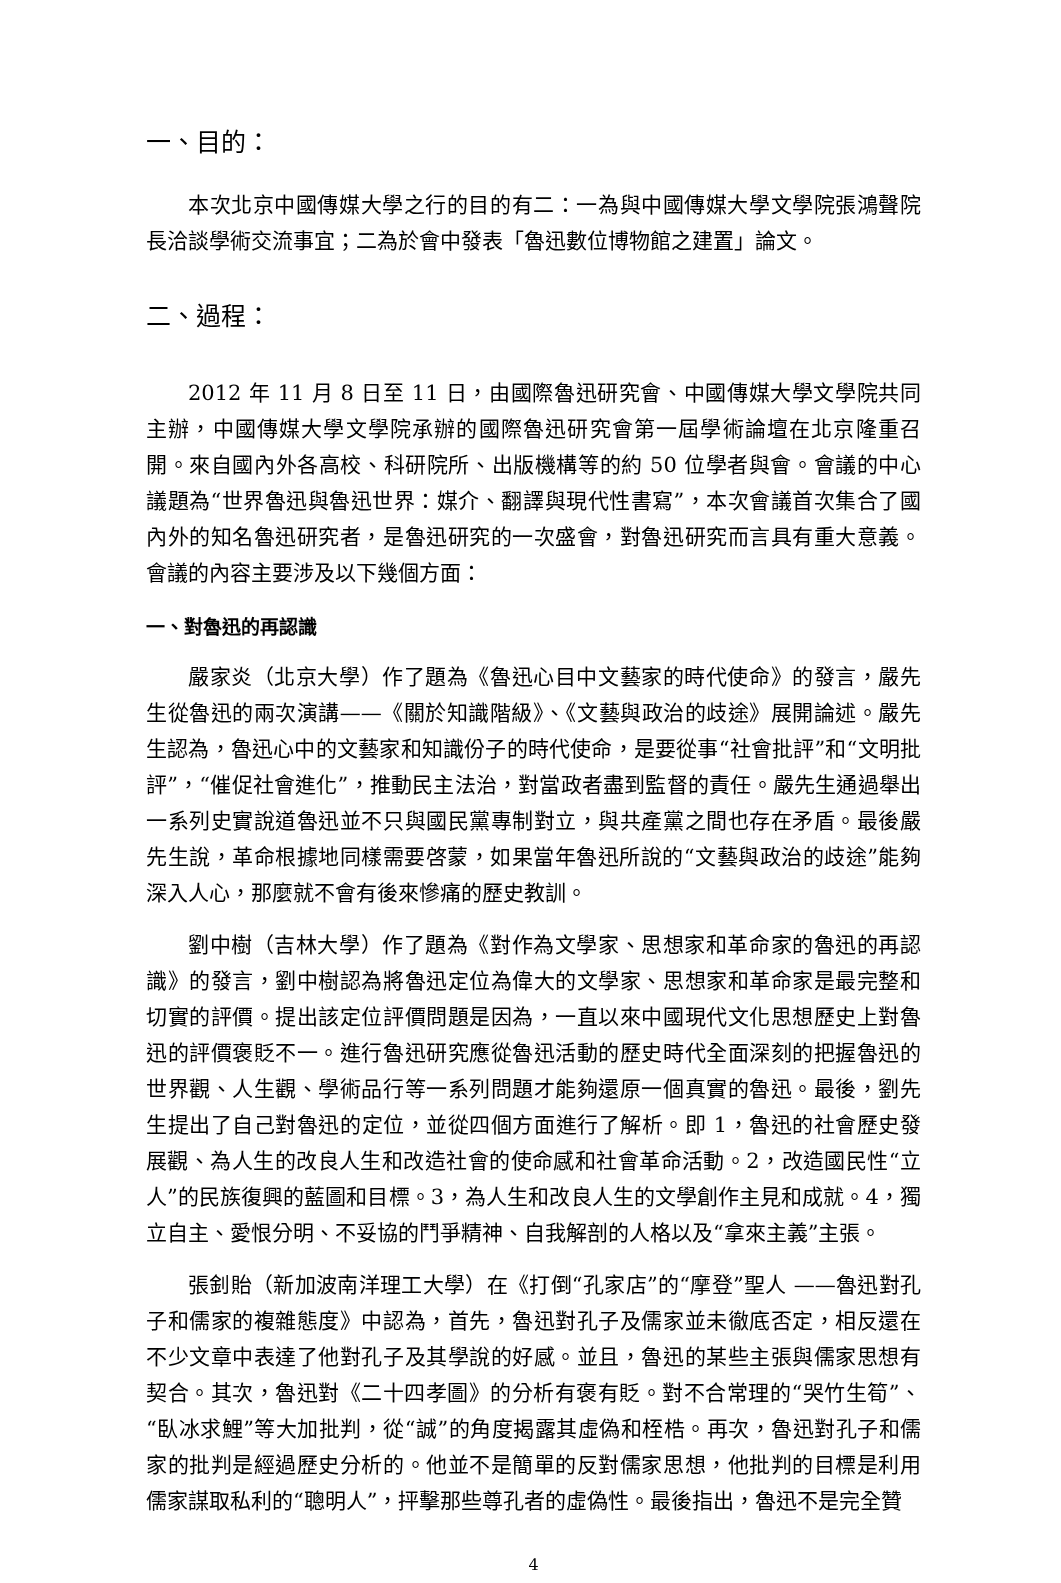一、目的：
本次北京中國傳媒大學之行的目的有二：一為與中國傳媒大學文學院張鴻聲院長洽談學術交流事宜；二為於會中發表「魯迅數位博物館之建置」論文。
二、過程：
2012 年 11 月 8 日至 11 日，由國際魯迅研究會、中國傳媒大學文學院共同主辦，中國傳媒大學文學院承辦的國際魯迅研究會第一屆學術論壇在北京隆重召開。來自國內外各高校、科研院所、出版機構等的約 50 位學者與會。會議的中心議題為“世界魯迅與魯迅世界：媒介、翻譯與現代性書寫”，本次會議首次集合了國內外的知名魯迅研究者，是魯迅研究的一次盛會，對魯迅研究而言具有重大意義。會議的內容主要涉及以下幾個方面：
一、對魯迅的再認識
嚴家炎（北京大學）作了題為《魯迅心目中文藝家的時代使命》的發言，嚴先生從魯迅的兩次演講——《關於知識階級》、《文藝與政治的歧途》展開論述。嚴先生認為，魯迅心中的文藝家和知識份子的時代使命，是要從事“社會批評”和“文明批評”，“催促社會進化”，推動民主法治，對當政者盡到監督的責任。嚴先生通過舉出一系列史實說道魯迅並不只與國民黨專制對立，與共產黨之間也存在矛盾。最後嚴先生說，革命根據地同樣需要啓蒙，如果當年魯迅所說的“文藝與政治的歧途”能夠深入人心，那麼就不會有後來慘痛的歷史教訓。
劉中樹（吉林大學）作了題為《對作為文學家、思想家和革命家的魯迅的再認識》的發言，劉中樹認為將魯迅定位為偉大的文學家、思想家和革命家是最完整和切實的評價。提出該定位評價問題是因為，一直以來中國現代文化思想歷史上對魯迅的評價褒貶不一。進行魯迅研究應從魯迅活動的歷史時代全面深刻的把握魯迅的世界觀、人生觀、學術品行等一系列問題才能夠還原一個真實的魯迅。最後，劉先生提出了自己對魯迅的定位，並從四個方面進行了解析。即 1，魯迅的社會歷史發展觀、為人生的改良人生和改造社會的使命感和社會革命活動。2，改造國民性“立人”的民族復興的藍圖和目標。3，為人生和改良人生的文學創作主見和成就。4，獨立自主、愛恨分明、不妥協的鬥爭精神、自我解剖的人格以及“拿來主義”主張。
張釗貽（新加波南洋理工大學）在《打倒“孔家店”的“摩登”聖人 ——魯迅對孔子和儒家的複雜態度》中認為，首先，魯迅對孔子及儒家並未徹底否定，相反還在不少文章中表達了他對孔子及其學說的好感。並且，魯迅的某些主張與儒家思想有契合。其次，魯迅對《二十四孝圖》的分析有褒有貶。對不合常理的“哭竹生筍”、“臥冰求鯉”等大加批判，從“誠”的角度揭露其虛偽和桎梏。再次，魯迅對孔子和儒家的批判是經過歷史分析的。他並不是簡單的反對儒家思想，他批判的目標是利用儒家謀取私利的“聰明人”，抨擊那些尊孔者的虛偽性。最後指出，魯迅不是完全贊
4